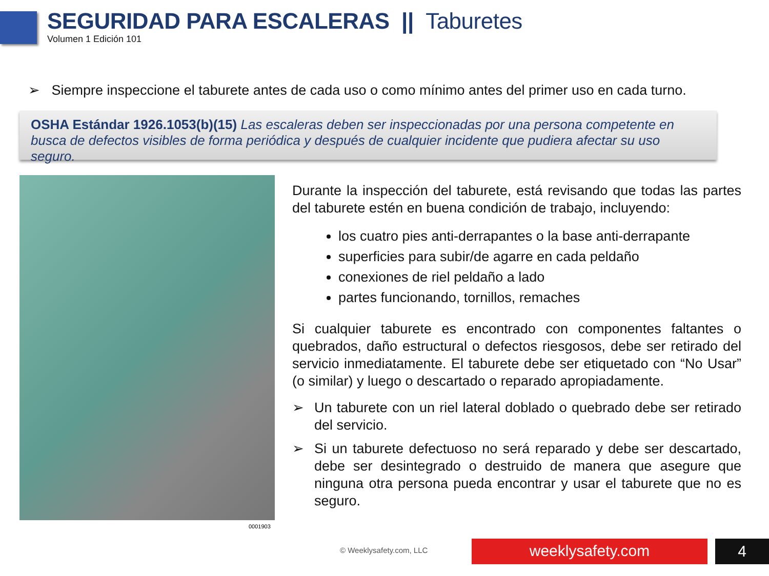SEGURIDAD PARA ESCALERAS || Taburetes
Volumen 1 Edición 101
➢ Siempre inspeccione el taburete antes de cada uso o como mínimo antes del primer uso en cada turno.
OSHA Estándar 1926.1053(b)(15) Las escaleras deben ser inspeccionadas por una persona competente en busca de defectos visibles de forma periódica y después de cualquier incidente que pudiera afectar su uso seguro.
0001903
Durante la inspección del taburete, está revisando que todas las partes del taburete estén en buena condición de trabajo, incluyendo:
los cuatro pies anti-derrapantes o la base anti-derrapante
superficies para subir/de agarre en cada peldaño
conexiones de riel peldaño a lado
partes funcionando, tornillos, remaches
Si cualquier taburete es encontrado con componentes faltantes o quebrados, daño estructural o defectos riesgosos, debe ser retirado del servicio inmediatamente. El taburete debe ser etiquetado con “No Usar” (o similar) y luego o descartado o reparado apropiadamente.
➢ Un taburete con un riel lateral doblado o quebrado debe ser retirado del servicio.
➢ Si un taburete defectuoso no será reparado y debe ser descartado, debe ser desintegrado o destruido de manera que asegure que ninguna otra persona pueda encontrar y usar el taburete que no es seguro.
© Weeklysafety.com, LLC weeklysafety.com 4